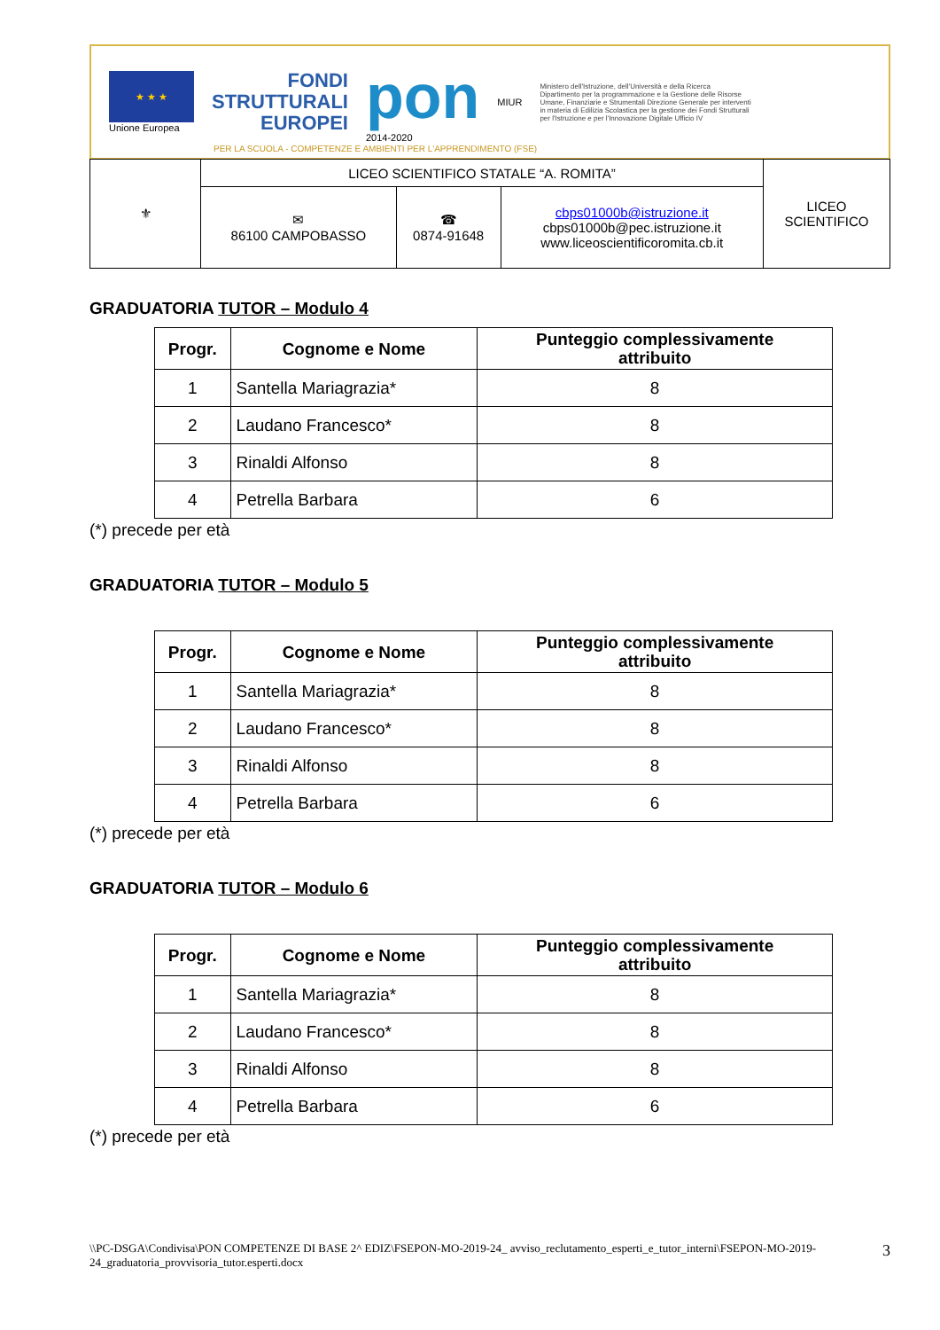★ ★ ★
Unione Europea
FONDI
STRUTTURALI
EUROPEI
pon
2014-2020
MIUR
Ministero dell'Istruzione, dell'Università e della Ricerca Dipartimento per la programmazione e la Gestione delle Risorse Umane, Finanziarie e Strumentali Direzione Generale per interventi in materia di Edilizia Scolastica per la gestione dei Fondi Strutturali per l'Istruzione e per l'Innovazione Digitale Ufficio IV
PER LA SCUOLA - COMPETENZE E AMBIENTI PER L'APPRENDIMENTO (FSE)
| ⚜ | LICEO SCIENTIFICO STATALE “A. ROMITA” | | | LICEO SCIENTIFICO |
| | ✉ 86100 CAMPOBASSO | ☎ 0874-91648 | cbps01000b@istruzione.it cbps01000b@pec.istruzione.it www.liceoscientificoromita.cb.it | |
GRADUATORIA TUTOR – Modulo 4
| Progr. | Cognome e Nome | Punteggio complessivamente attribuito |
| --- | --- | --- |
| 1 | Santella Mariagrazia* | 8 |
| 2 | Laudano Francesco* | 8 |
| 3 | Rinaldi Alfonso | 8 |
| 4 | Petrella Barbara | 6 |
(*) precede per età
GRADUATORIA TUTOR – Modulo 5
| Progr. | Cognome e Nome | Punteggio complessivamente attribuito |
| --- | --- | --- |
| 1 | Santella Mariagrazia* | 8 |
| 2 | Laudano Francesco* | 8 |
| 3 | Rinaldi Alfonso | 8 |
| 4 | Petrella Barbara | 6 |
(*) precede per età
GRADUATORIA TUTOR – Modulo 6
| Progr. | Cognome e Nome | Punteggio complessivamente attribuito |
| --- | --- | --- |
| 1 | Santella Mariagrazia* | 8 |
| 2 | Laudano Francesco* | 8 |
| 3 | Rinaldi Alfonso | 8 |
| 4 | Petrella Barbara | 6 |
(*) precede per età
\\PC-DSGA\Condivisa\PON COMPETENZE DI BASE 2^ EDIZ\FSEPON-MO-2019-24_ avviso_reclutamento_esperti_e_tutor_interni\FSEPON-MO-2019-24_graduatoria_provvisoria_tutor.esperti.docx
3